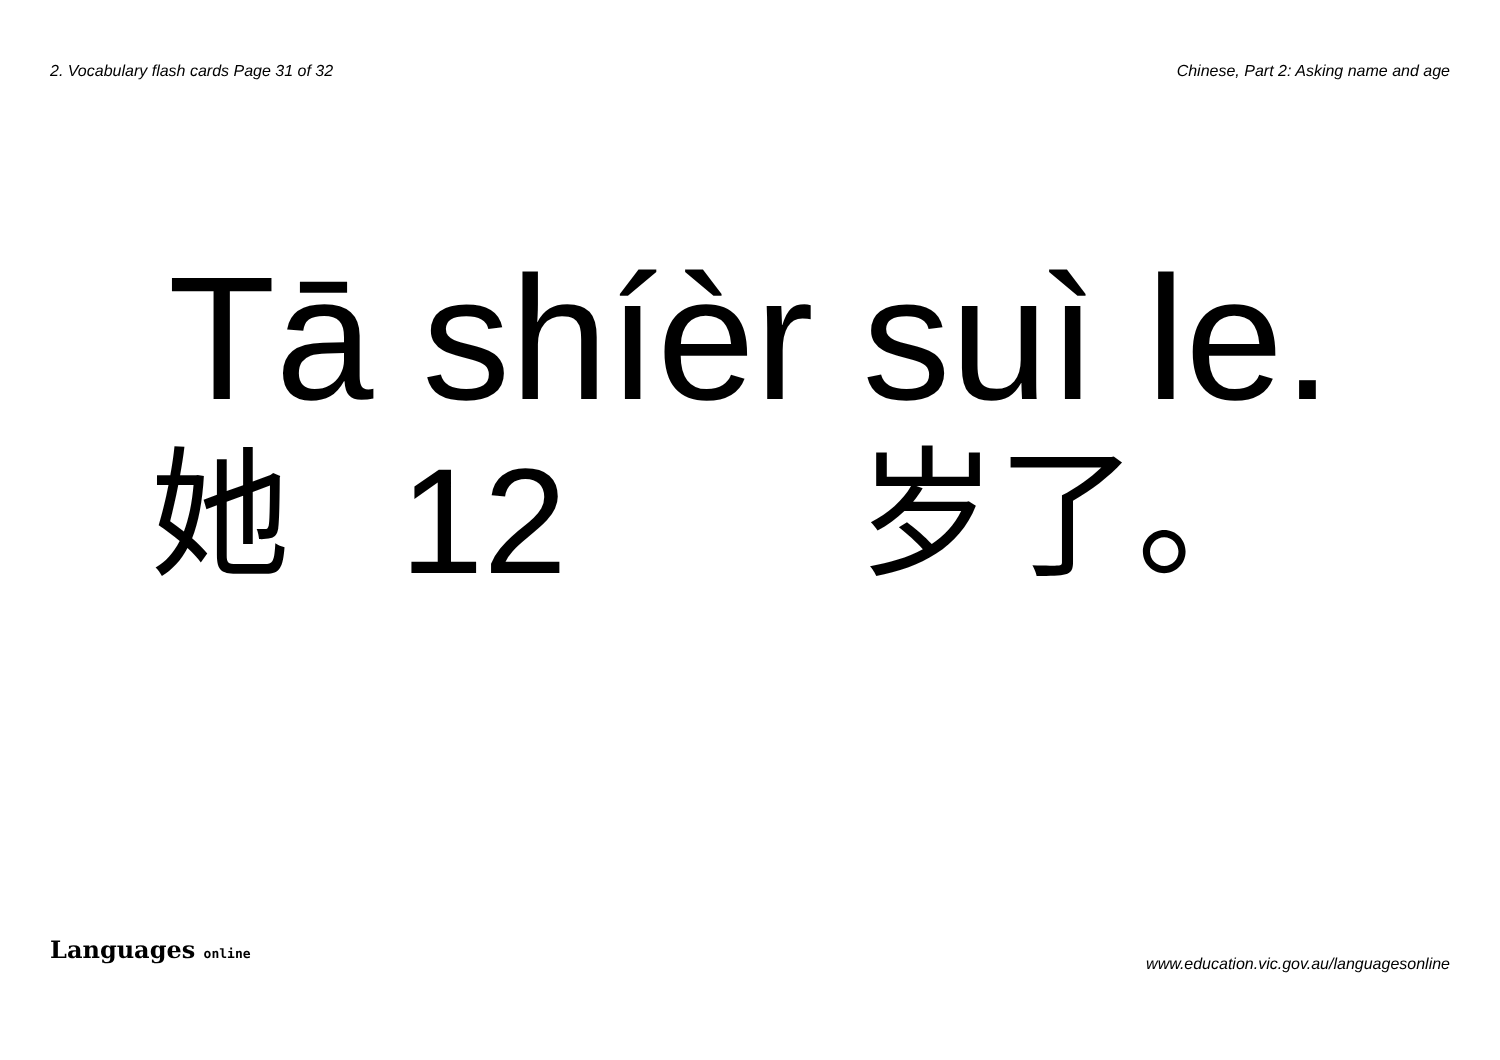2. Vocabulary flash cards Page 31 of 32
Chinese, Part 2: Asking name and age
Tā shíèr suì le.
她 12 岁了。
Languages online
www.education.vic.gov.au/languagesonline